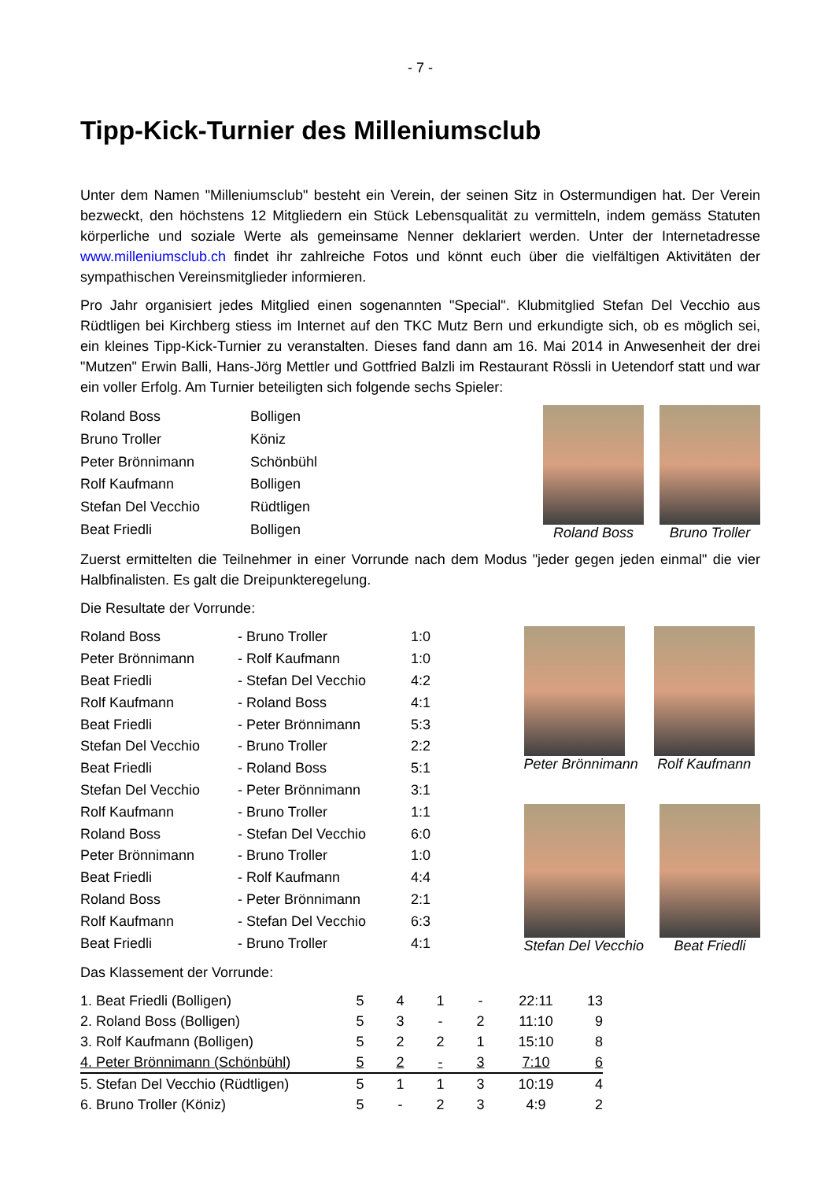- 7 -
Tipp-Kick-Turnier des Milleniumsclub
Unter dem Namen "Milleniumsclub" besteht ein Verein, der seinen Sitz in Ostermundigen hat. Der Verein bezweckt, den höchstens 12 Mitgliedern ein Stück Lebensqualität zu vermitteln, indem gemäss Statuten körperliche und soziale Werte als gemeinsame Nenner deklariert werden. Unter der Internetadresse www.milleniumsclub.ch findet ihr zahlreiche Fotos und könnt euch über die vielfältigen Aktivitäten der sympathischen Vereinsmitglieder informieren.
Pro Jahr organisiert jedes Mitglied einen sogenannten "Special". Klubmitglied Stefan Del Vecchio aus Rüdtligen bei Kirchberg stiess im Internet auf den TKC Mutz Bern und erkundigte sich, ob es möglich sei, ein kleines Tipp-Kick-Turnier zu veranstalten. Dieses fand dann am 16. Mai 2014 in Anwesenheit der drei "Mutzen" Erwin Balli, Hans-Jörg Mettler und Gottfried Balzli im Restaurant Rössli in Uetendorf statt und war ein voller Erfolg. Am Turnier beteiligten sich folgende sechs Spieler:
| Roland Boss | Bolligen |
| Bruno Troller | Köniz |
| Peter Brönnimann | Schönbühl |
| Rolf Kaufmann | Bolligen |
| Stefan Del Vecchio | Rüdtligen |
| Beat Friedli | Bolligen |
Roland Boss Bruno Troller
Zuerst ermittelten die Teilnehmer in einer Vorrunde nach dem Modus "jeder gegen jeden einmal" die vier Halbfinalisten. Es galt die Dreipunkteregelung.
Die Resultate der Vorrunde:
| Roland Boss | - Bruno Troller | 1:0 |
| Peter Brönnimann | - Rolf Kaufmann | 1:0 |
| Beat Friedli | - Stefan Del Vecchio | 4:2 |
| Rolf Kaufmann | - Roland Boss | 4:1 |
| Beat Friedli | - Peter Brönnimann | 5:3 |
| Stefan Del Vecchio | - Bruno Troller | 2:2 |
| Beat Friedli | - Roland Boss | 5:1 |
| Stefan Del Vecchio | - Peter Brönnimann | 3:1 |
| Rolf Kaufmann | - Bruno Troller | 1:1 |
| Roland Boss | - Stefan Del Vecchio | 6:0 |
| Peter Brönnimann | - Bruno Troller | 1:0 |
| Beat Friedli | - Rolf Kaufmann | 4:4 |
| Roland Boss | - Peter Brönnimann | 2:1 |
| Rolf Kaufmann | - Stefan Del Vecchio | 6:3 |
| Beat Friedli | - Bruno Troller | 4:1 |
Peter Brönnimann Rolf Kaufmann
Stefan Del Vecchio Beat Friedli
Das Klassement der Vorrunde:
| 1. Beat Friedli (Bolligen) | 5 | 4 | 1 | - | 22:11 | 13 |
| 2. Roland Boss (Bolligen) | 5 | 3 | - | 2 | 11:10 | 9 |
| 3. Rolf Kaufmann (Bolligen) | 5 | 2 | 2 | 1 | 15:10 | 8 |
| 4. Peter Brönnimann (Schönbühl) | 5 | 2 | - | 3 | 7:10 | 6 |
| 5. Stefan Del Vecchio (Rüdtligen) | 5 | 1 | 1 | 3 | 10:19 | 4 |
| 6. Bruno Troller (Köniz) | 5 | - | 2 | 3 | 4:9 | 2 |